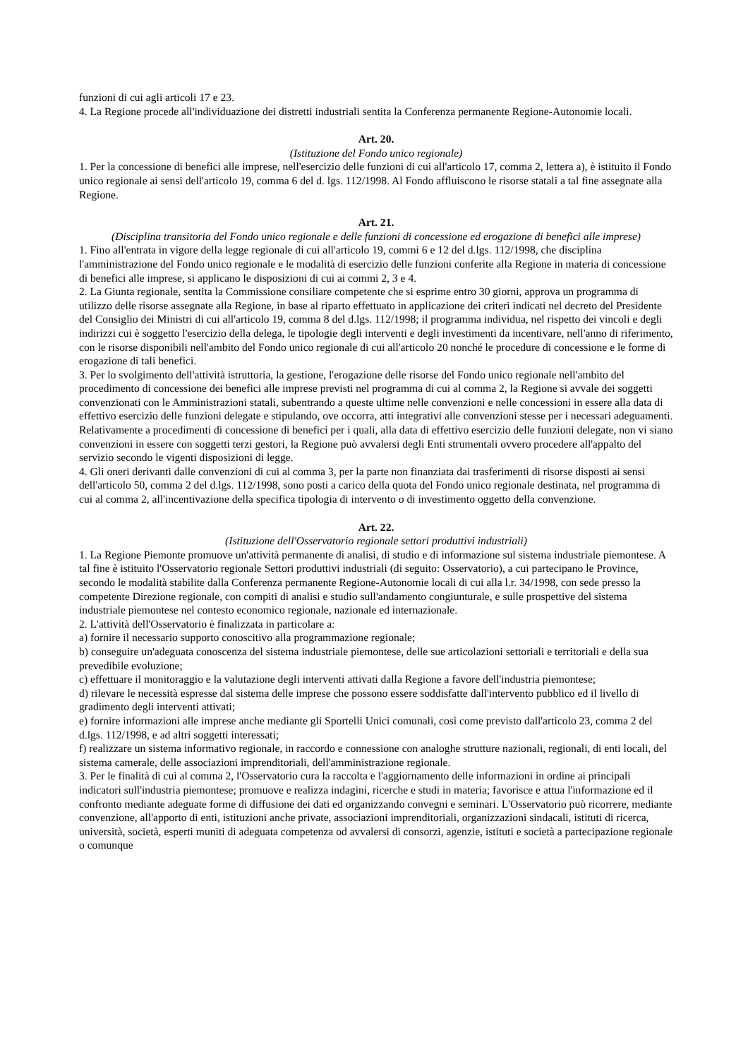funzioni di cui agli articoli 17 e 23.
4. La Regione procede all'individuazione dei distretti industriali sentita la Conferenza permanente Regione-Autonomie locali.
Art. 20.
(Istituzione del Fondo unico regionale)
1. Per la concessione di benefici alle imprese, nell'esercizio delle funzioni di cui all'articolo 17, comma 2, lettera a), è istituito il Fondo unico regionale ai sensi dell'articolo 19, comma 6 del d. lgs. 112/1998. Al Fondo affluiscono le risorse statali a tal fine assegnate alla Regione.
Art. 21.
(Disciplina transitoria del Fondo unico regionale e delle funzioni di concessione ed erogazione di benefici alle imprese)
1. Fino all'entrata in vigore della legge regionale di cui all'articolo 19, commi 6 e 12 del d.lgs. 112/1998, che disciplina l'amministrazione del Fondo unico regionale e le modalità di esercizio delle funzioni conferite alla Regione in materia di concessione di benefici alle imprese, si applicano le disposizioni di cui ai commi 2, 3 e 4.
2. La Giunta regionale, sentita la Commissione consiliare competente che si esprime entro 30 giorni, approva un programma di utilizzo delle risorse assegnate alla Regione, in base al riparto effettuato in applicazione dei criteri indicati nel decreto del Presidente del Consiglio dei Ministri di cui all'articolo 19, comma 8 del d.lgs. 112/1998; il programma individua, nel rispetto dei vincoli e degli indirizzi cui è soggetto l'esercizio della delega, le tipologie degli interventi e degli investimenti da incentivare, nell'anno di riferimento, con le risorse disponibili nell'ambito del Fondo unico regionale di cui all'articolo 20 nonché le procedure di concessione e le forme di erogazione di tali benefici.
3. Per lo svolgimento dell'attività istruttoria, la gestione, l'erogazione delle risorse del Fondo unico regionale nell'ambito del procedimento di concessione dei benefici alle imprese previsti nel programma di cui al comma 2, la Regione si avvale dei soggetti convenzionati con le Amministrazioni statali, subentrando a queste ultime nelle convenzioni e nelle concessioni in essere alla data di effettivo esercizio delle funzioni delegate e stipulando, ove occorra, atti integrativi alle convenzioni stesse per i necessari adeguamenti. Relativamente a procedimenti di concessione di benefici per i quali, alla data di effettivo esercizio delle funzioni delegate, non vi siano convenzioni in essere con soggetti terzi gestori, la Regione può avvalersi degli Enti strumentali ovvero procedere all'appalto del servizio secondo le vigenti disposizioni di legge.
4. Gli oneri derivanti dalle convenzioni di cui al comma 3, per la parte non finanziata dai trasferimenti di risorse disposti ai sensi dell'articolo 50, comma 2 del d.lgs. 112/1998, sono posti a carico della quota del Fondo unico regionale destinata, nel programma di cui al comma 2, all'incentivazione della specifica tipologia di intervento o di investimento oggetto della convenzione.
Art. 22.
(Istituzione dell'Osservatorio regionale settori produttivi industriali)
1. La Regione Piemonte promuove un'attività permanente di analisi, di studio e di informazione sul sistema industriale piemontese. A tal fine è istituito l'Osservatorio regionale Settori produttivi industriali (di seguito: Osservatorio), a cui partecipano le Province, secondo le modalità stabilite dalla Conferenza permanente Regione-Autonomie locali di cui alla l.r. 34/1998, con sede presso la competente Direzione regionale, con compiti di analisi e studio sull'andamento congiunturale, e sulle prospettive del sistema industriale piemontese nel contesto economico regionale, nazionale ed internazionale.
2. L'attività dell'Osservatorio è finalizzata in particolare a:
a) fornire il necessario supporto conoscitivo alla programmazione regionale;
b) conseguire un'adeguata conoscenza del sistema industriale piemontese, delle sue articolazioni settoriali e territoriali e della sua prevedibile evoluzione;
c) effettuare il monitoraggio e la valutazione degli interventi attivati dalla Regione a favore dell'industria piemontese;
d) rilevare le necessità espresse dal sistema delle imprese che possono essere soddisfatte dall'intervento pubblico ed il livello di gradimento degli interventi attivati;
e) fornire informazioni alle imprese anche mediante gli Sportelli Unici comunali, così come previsto dall'articolo 23, comma 2 del d.lgs. 112/1998, e ad altri soggetti interessati;
f) realizzare un sistema informativo regionale, in raccordo e connessione con analoghe strutture nazionali, regionali, di enti locali, del sistema camerale, delle associazioni imprenditoriali, dell'amministrazione regionale.
3. Per le finalità di cui al comma 2, l'Osservatorio cura la raccolta e l'aggiornamento delle informazioni in ordine ai principali indicatori sull'industria piemontese; promuove e realizza indagini, ricerche e studi in materia; favorisce e attua l'informazione ed il confronto mediante adeguate forme di diffusione dei dati ed organizzando convegni e seminari. L'Osservatorio può ricorrere, mediante convenzione, all'apporto di enti, istituzioni anche private, associazioni imprenditoriali, organizzazioni sindacali, istituti di ricerca, università, società, esperti muniti di adeguata competenza od avvalersi di consorzi, agenzie, istituti e società a partecipazione regionale o comunque